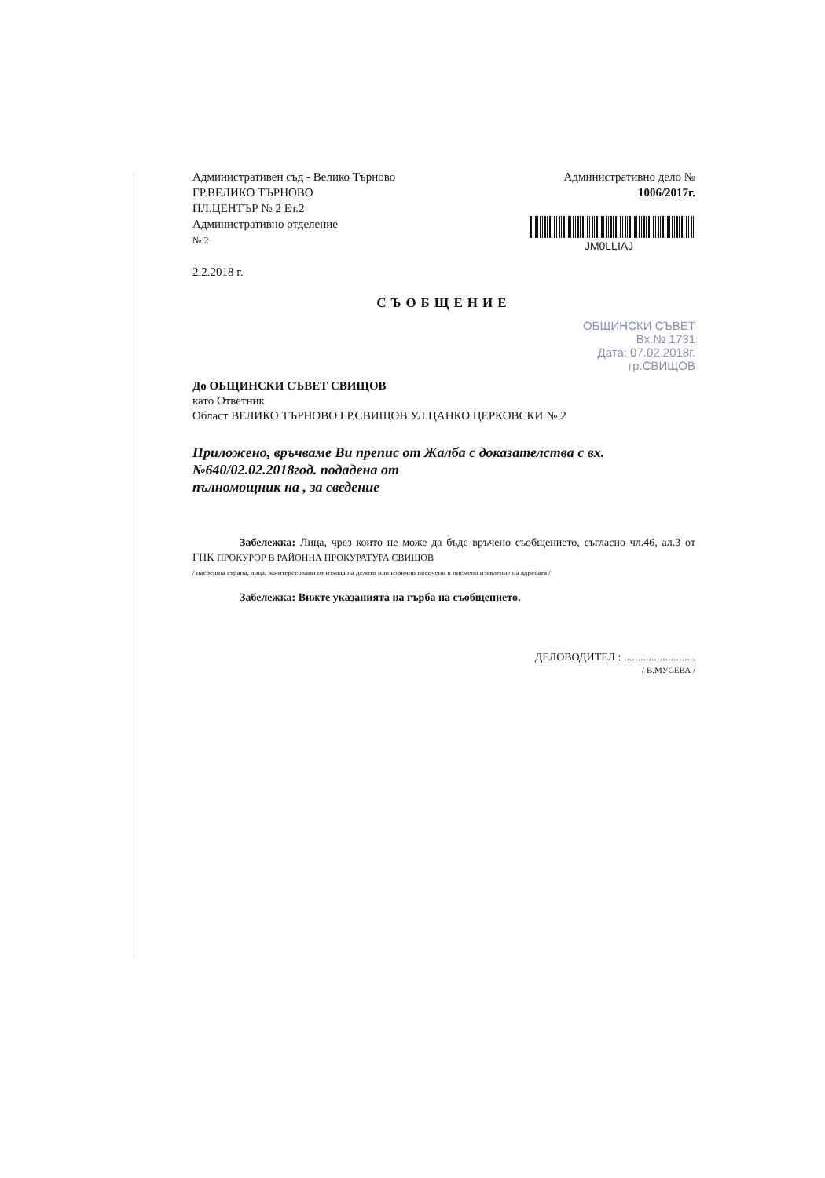Административен съд - Велико Търново
ГР.ВЕЛИКО ТЪРНОВО
ПЛ.ЦЕНТЪР № 2 Ет.2
Административно отделение
№ 2
2.2.2018 г.
Административно дело №
1006/2017г.
JM0LLIAJ
СЪОБЩЕНИЕ
ОБЩИНСКИ СЪВЕТ
Вх.№ 1731
Дата: 07.02.2018г.
гр.СВИЩОВ
До ОБЩИНСКИ СЪВЕТ СВИЩОВ
като Ответник
Област ВЕЛИКО ТЪРНОВО ГР.СВИЩОВ УЛ.ЦАНКО ЦЕРКОВСКИ № 2
Приложено, връчваме Ви препис от Жалба с доказателства с вх. №640/02.02.2018год. подадена от
пълномощник на , за сведение
Забележка: Лица, чрез които не може да бъде връчено съобщението, съгласно чл.46, ал.3 от ГПК ПРОКУРОР В РАЙОННА ПРОКУРАТУРА СВИЩОВ
/ насрещна страна, лица, заинтересовани от изхода на делото или изрично посочени в писмено изявление на адресата /
Забележка: Вижте указанията на гърба на съобщението.
ДЕЛОВОДИТЕЛ : ..........................
/ В.МУСЕВА /